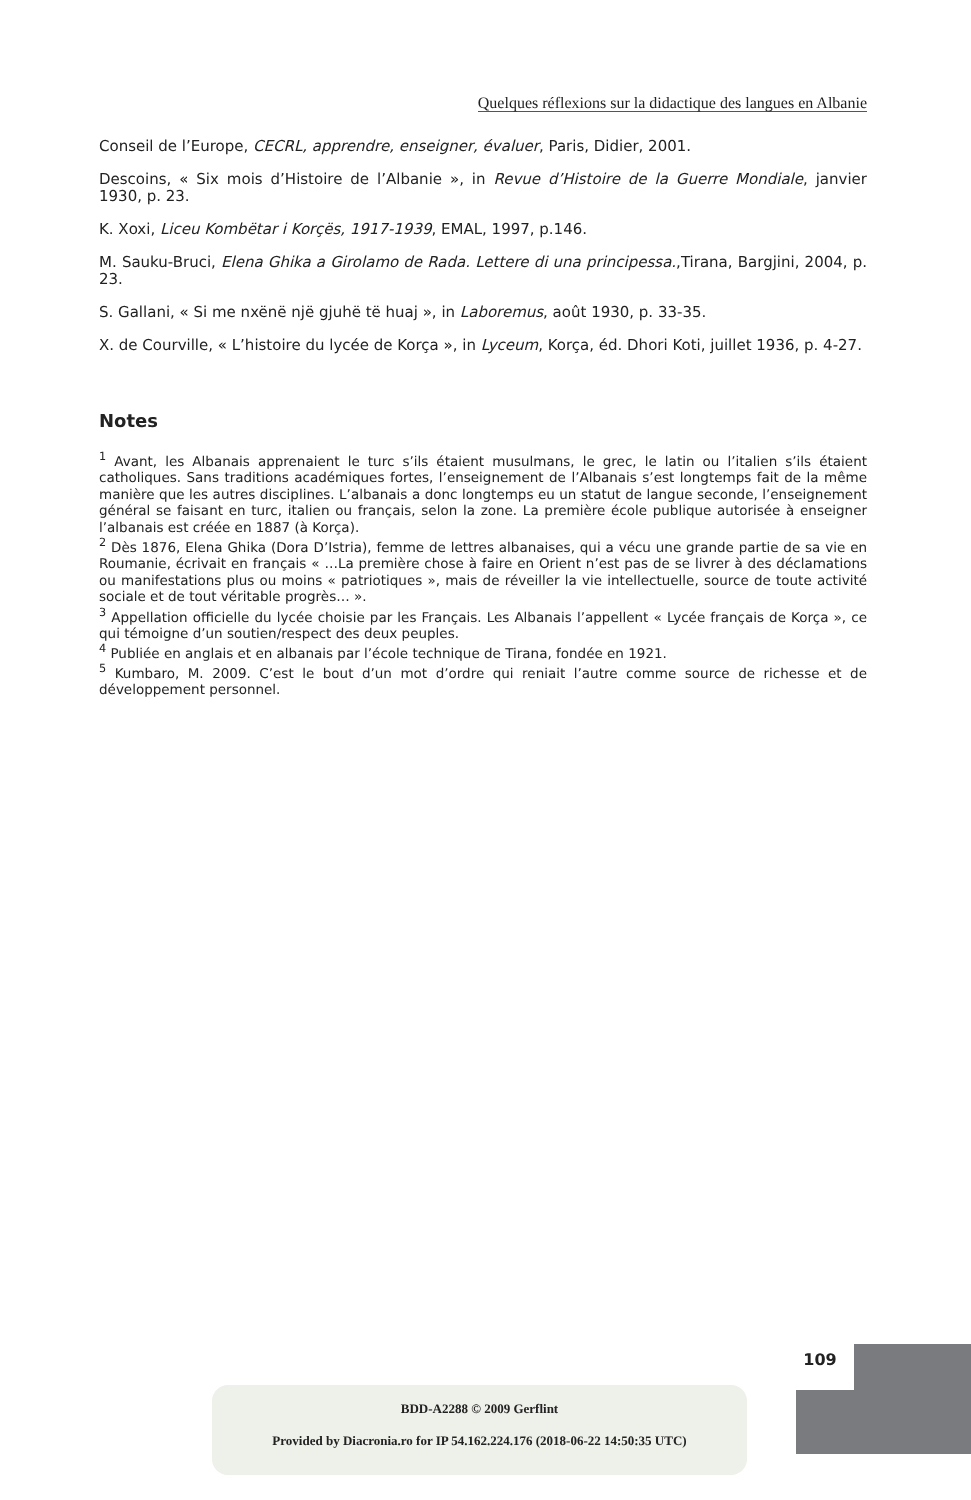Quelques réflexions sur la didactique des langues en Albanie
Conseil de l’Europe, CECRL, apprendre, enseigner, évaluer, Paris, Didier, 2001.
Descoins, « Six mois d’Histoire de l’Albanie », in Revue d’Histoire de la Guerre Mondiale, janvier 1930, p. 23.
K. Xoxi, Liceu Kombëtar i Korçës, 1917-1939, EMAL, 1997, p.146.
M. Sauku-Bruci, Elena Ghika a Girolamo de Rada. Lettere di una principessa.,Tirana, Bargjini, 2004, p. 23.
S. Gallani, « Si me nxënë një gjuhë të huaj », in Laboremus, août 1930, p. 33-35.
X. de Courville, « L’histoire du lycée de Korça », in Lyceum, Korça, éd. Dhori Koti, juillet 1936, p. 4-27.
Notes
<sup>1</sup> Avant, les Albanais apprenaient le turc s’ils étaient musulmans, le grec, le latin ou l’italien s’ils étaient catholiques. Sans traditions académiques fortes, l’enseignement de l’Albanais s’est longtemps fait de la même manière que les autres disciplines. L’albanais a donc longtemps eu un statut de langue seconde, l’enseignement général se faisant en turc, italien ou français, selon la zone. La première école publique autorisée à enseigner l’albanais est créée en 1887 (à Korça).
<sup>2</sup> Dès 1876, Elena Ghika (Dora D’Istria), femme de lettres albanaises, qui a vécu une grande partie de sa vie en Roumanie, écrivait en français « …La première chose à faire en Orient n’est pas de se livrer à des déclamations ou manifestations plus ou moins « patriotiques », mais de réveiller la vie intellectuelle, source de toute activité sociale et de tout véritable progrès… ».
<sup>3</sup> Appellation officielle du lycée choisie par les Français. Les Albanais l’appellent « Lycée français de Korça », ce qui témoigne d’un soutien/respect des deux peuples.
<sup>4</sup> Publiée en anglais et en albanais par l’école technique de Tirana, fondée en 1921.
<sup>5</sup> Kumbaro, M. 2009. C’est le bout d’un mot d’ordre qui reniait l’autre comme source de richesse et de développement personnel.
109
BDD-A2288 © 2009 Gerflint
Provided by Diacronia.ro for IP 54.162.224.176 (2018-06-22 14:50:35 UTC)